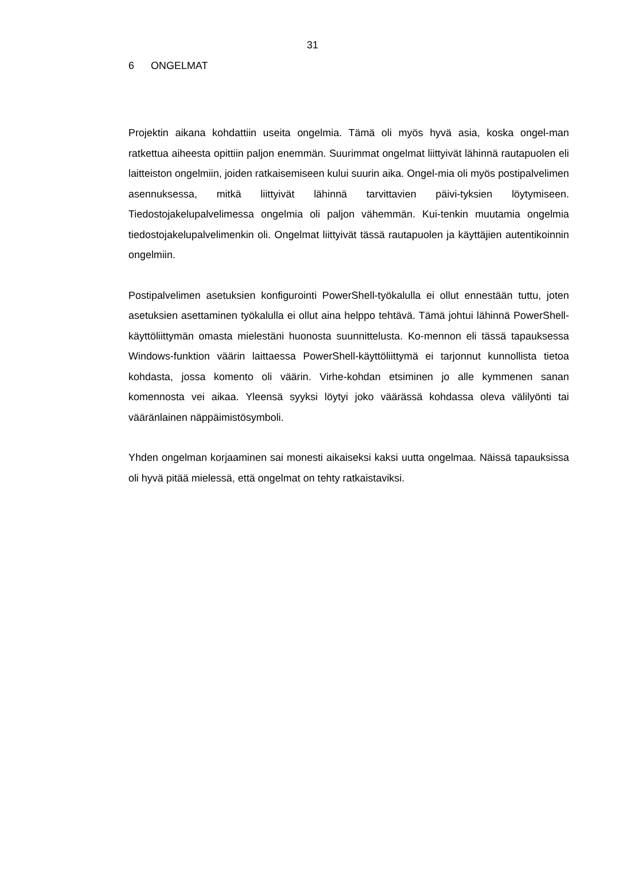31
6 ONGELMAT
Projektin aikana kohdattiin useita ongelmia. Tämä oli myös hyvä asia, koska ongel-man ratkettua aiheesta opittiin paljon enemmän. Suurimmat ongelmat liittyivät lähinnä rautapuolen eli laitteiston ongelmiin, joiden ratkaisemiseen kului suurin aika. Ongel-mia oli myös postipalvelimen asennuksessa, mitkä liittyivät lähinnä tarvittavien päivi-tyksien löytymiseen. Tiedostojakelupalvelimessa ongelmia oli paljon vähemmän. Kui-tenkin muutamia ongelmia tiedostojakelupalvelimenkin oli. Ongelmat liittyivät tässä rautapuolen ja käyttäjien autentikoinnin ongelmiin.
Postipalvelimen asetuksien konfigurointi PowerShell-työkalulla ei ollut ennestään tuttu, joten asetuksien asettaminen työkalulla ei ollut aina helppo tehtävä. Tämä johtui lähinnä PowerShell-käyttöliittymän omasta mielestäni huonosta suunnittelusta. Ko-mennon eli tässä tapauksessa Windows-funktion väärin laittaessa PowerShell-käyttöliittymä ei tarjonnut kunnollista tietoa kohdasta, jossa komento oli väärin. Virhe-kohdan etsiminen jo alle kymmenen sanan komennosta vei aikaa. Yleensä syyksi löytyi joko väärässä kohdassa oleva välilyönti tai vääränlainen näppäimistösymboli.
Yhden ongelman korjaaminen sai monesti aikaiseksi kaksi uutta ongelmaa. Näissä tapauksissa oli hyvä pitää mielessä, että ongelmat on tehty ratkaistaviksi.